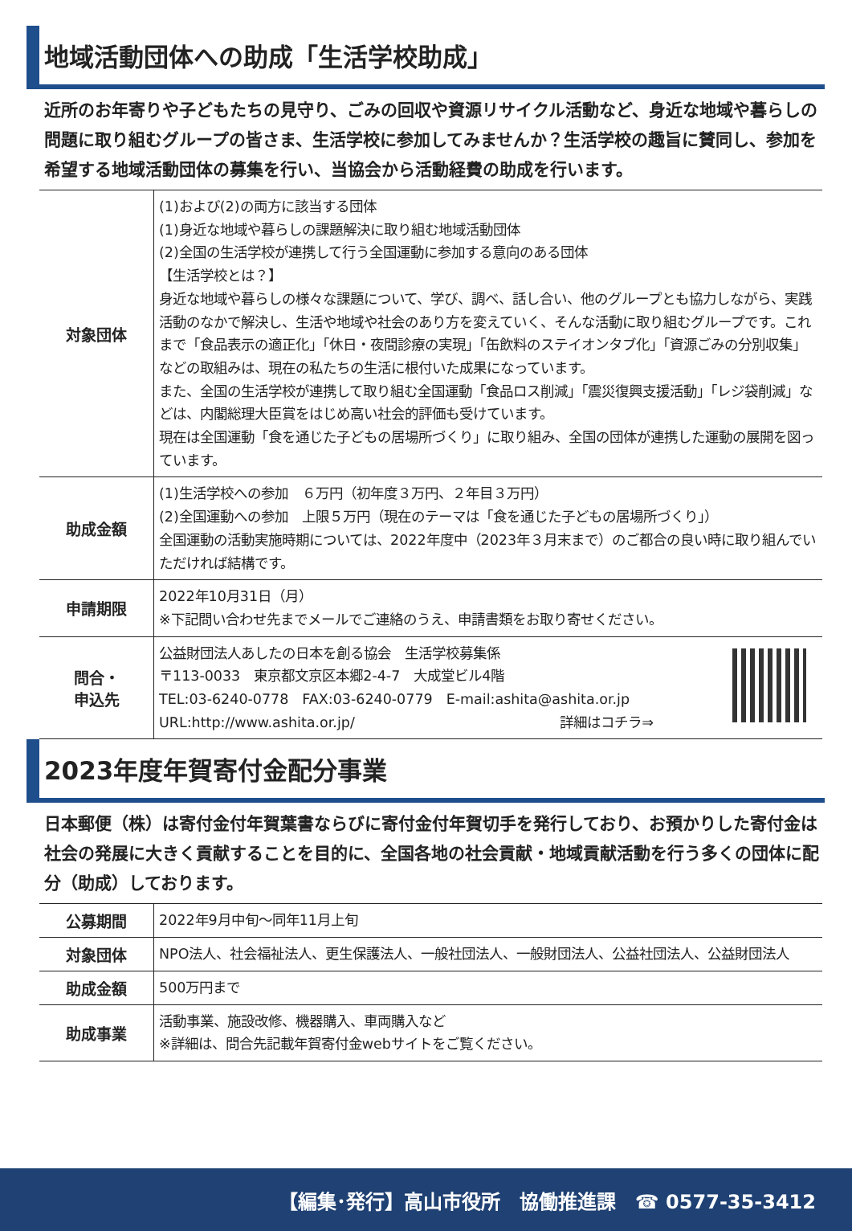地域活動団体への助成「生活学校助成」
近所のお年寄りや子どもたちの見守り、ごみの回収や資源リサイクル活動など、身近な地域や暮らしの問題に取り組むグループの皆さま、生活学校に参加してみませんか？生活学校の趣旨に賛同し、参加を希望する地域活動団体の募集を行い、当協会から活動経費の助成を行います。
| 対象団体 | (1)および(2)の両方に該当する団体 (1)身近な地域や暮らしの課題解決に取り組む地域活動団体 (2)全国の生活学校が連携して行う全国運動に参加する意向のある団体 【生活学校とは？】 身近な地域や暮らしの様々な課題について、学び、調べ、話し合い、他のグループとも協力しながら、実践活動のなかで解決し、生活や地域や社会のあり方を変えていく、そんな活動に取り組むグループです。これまで「食品表示の適正化」「休日・夜間診療の実現」「缶飲料のステイオンタブ化」「資源ごみの分別収集」などの取組みは、現在の私たちの生活に根付いた成果になっています。 また、全国の生活学校が連携して取り組む全国運動「食品ロス削減」「震災復興支援活動」「レジ袋削減」などは、内閣総理大臣賞をはじめ高い社会的評価も受けています。 現在は全国運動「食を通じた子どもの居場所づくり」に取り組み、全国の団体が連携した運動の展開を図っています。 |
| 助成金額 | (1)生活学校への参加 ６万円（初年度３万円、２年目３万円） (2)全国運動への参加 上限５万円（現在のテーマは「食を通じた子どもの居場所づくり」） 全国運動の活動実施時期については、2022年度中（2023年３月末まで）のご都合の良い時に取り組んでいただければ結構です。 |
| 申請期限 | 2022年10月31日（月） ※下記問い合わせ先までメールでご連絡のうえ、申請書類をお取り寄せください。 |
| 問合・ 申込先 | 公益財団法人あしたの日本を創る協会 生活学校募集係 〒113-0033 東京都文京区本郷2-4-7 大成堂ビル4階 TEL:03-6240-0778 FAX:03-6240-0779 E-mail:ashita@ashita.or.jp URL:http://www.ashita.or.jp/ 詳細はコチラ⇒ |
2023年度年賀寄付金配分事業
日本郵便（株）は寄付金付年賀葉書ならびに寄付金付年賀切手を発行しており、お預かりした寄付金は社会の発展に大きく貢献することを目的に、全国各地の社会貢献・地域貢献活動を行う多くの団体に配分（助成）しております。
| 公募期間 | 2022年9月中旬～同年11月上旬 |
| 対象団体 | NPO法人、社会福祉法人、更生保護法人、一般社団法人、一般財団法人、公益社団法人、公益財団法人 |
| 助成金額 | 500万円まで |
| 助成事業 | 活動事業、施設改修、機器購入、車両購入など ※詳細は、問合先記載年賀寄付金webサイトをご覧ください。 |
【編集･発行】高山市役所　協働推進課　☎ 0577-35-3412